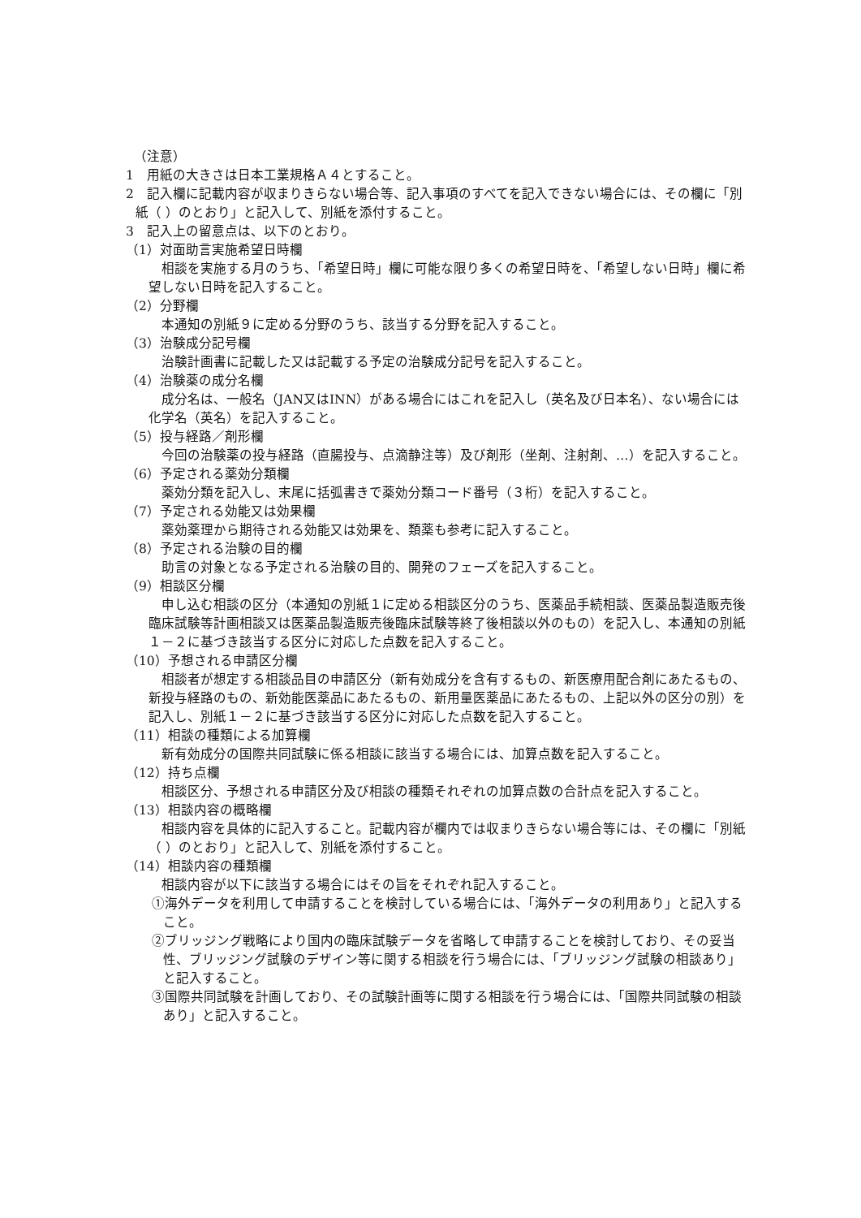（注意）
1　用紙の大きさは日本工業規格Ａ４とすること。
2　記入欄に記載内容が収まりきらない場合等、記入事項のすべてを記入できない場合には、その欄に「別紙（ ）のとおり」と記入して、別紙を添付すること。
3　記入上の留意点は、以下のとおり。
（1）対面助言実施希望日時欄
相談を実施する月のうち、「希望日時」欄に可能な限り多くの希望日時を、「希望しない日時」欄に希望しない日時を記入すること。
（2）分野欄
本通知の別紙９に定める分野のうち、該当する分野を記入すること。
（3）治験成分記号欄
治験計画書に記載した又は記載する予定の治験成分記号を記入すること。
（4）治験薬の成分名欄
成分名は、一般名（JAN又はINN）がある場合にはこれを記入し（英名及び日本名）、ない場合には化学名（英名）を記入すること。
（5）投与経路／剤形欄
今回の治験薬の投与経路（直腸投与、点滴静注等）及び剤形（坐剤、注射剤、…）を記入すること。
（6）予定される薬効分類欄
薬効分類を記入し、末尾に括弧書きで薬効分類コード番号（３桁）を記入すること。
（7）予定される効能又は効果欄
薬効薬理から期待される効能又は効果を、類薬も参考に記入すること。
（8）予定される治験の目的欄
助言の対象となる予定される治験の目的、開発のフェーズを記入すること。
（9）相談区分欄
申し込む相談の区分（本通知の別紙１に定める相談区分のうち、医薬品手続相談、医薬品製造販売後臨床試験等計画相談又は医薬品製造販売後臨床試験等終了後相談以外のもの）を記入し、本通知の別紙１－２に基づき該当する区分に対応した点数を記入すること。
（10）予想される申請区分欄
相談者が想定する相談品目の申請区分（新有効成分を含有するもの、新医療用配合剤にあたるもの、新投与経路のもの、新効能医薬品にあたるもの、新用量医薬品にあたるもの、上記以外の区分の別）を記入し、別紙１－２に基づき該当する区分に対応した点数を記入すること。
（11）相談の種類による加算欄
新有効成分の国際共同試験に係る相談に該当する場合には、加算点数を記入すること。
（12）持ち点欄
相談区分、予想される申請区分及び相談の種類それぞれの加算点数の合計点を記入すること。
（13）相談内容の概略欄
相談内容を具体的に記入すること。記載内容が欄内では収まりきらない場合等には、その欄に「別紙（ ）のとおり」と記入して、別紙を添付すること。
（14）相談内容の種類欄
相談内容が以下に該当する場合にはその旨をそれぞれ記入すること。
①海外データを利用して申請することを検討している場合には、「海外データの利用あり」と記入すること。
②ブリッジング戦略により国内の臨床試験データを省略して申請することを検討しており、その妥当性、ブリッジング試験のデザイン等に関する相談を行う場合には、「ブリッジング試験の相談あり」と記入すること。
③国際共同試験を計画しており、その試験計画等に関する相談を行う場合には、「国際共同試験の相談あり」と記入すること。